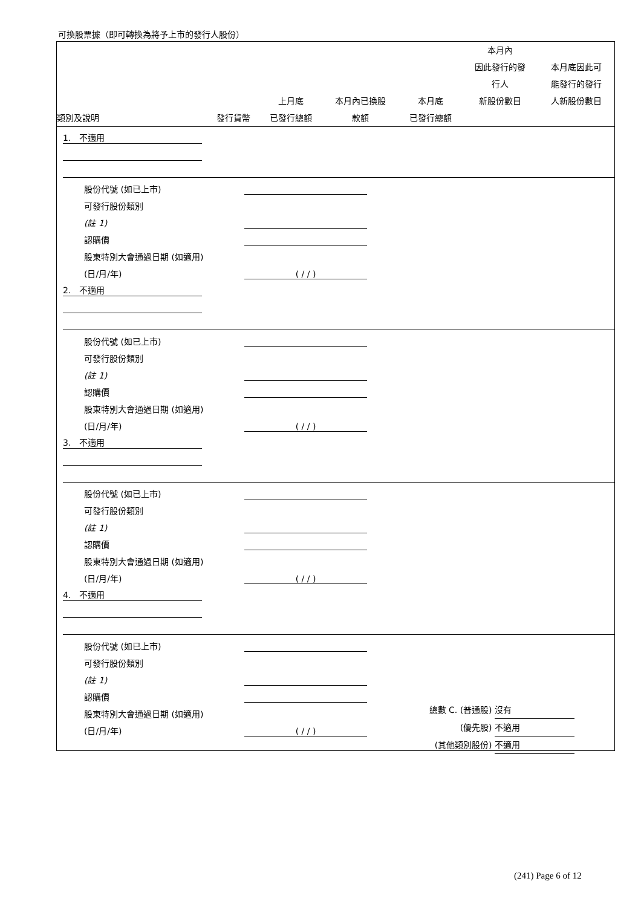可換股票據（即可轉換為將予上市的發行人股份）
| 類別及說明 | 發行貨幣 | 上月底 已發行總額 | 本月內已換股 款額 | 本月底 已發行總額 | 本月內 因此發行的發 行人 新股份數目 | 本月底因此可 能發行的發行 人新股份數目 |
| --- | --- | --- | --- | --- | --- | --- |
1. 不適用
股份代號 (如已上市)
可發行股份類別
(註 1)
認購價
股東特別大會通過日期 (如適用)
(日/月/年) ( / / )
2. 不適用
股份代號 (如已上市)
可發行股份類別
(註 1)
認購價
股東特別大會通過日期 (如適用)
(日/月/年) ( / / )
3. 不適用
股份代號 (如已上市)
可發行股份類別
(註 1)
認購價
股東特別大會通過日期 (如適用)
(日/月/年) ( / / )
4. 不適用
股份代號 (如已上市)
可發行股份類別
(註 1)
認購價
股東特別大會通過日期 (如適用)
(日/月/年) ( / / )
總數 C. (普通股) 沒有
(優先股) 不適用
(其他類別股份) 不適用
(241) Page 6 of 12